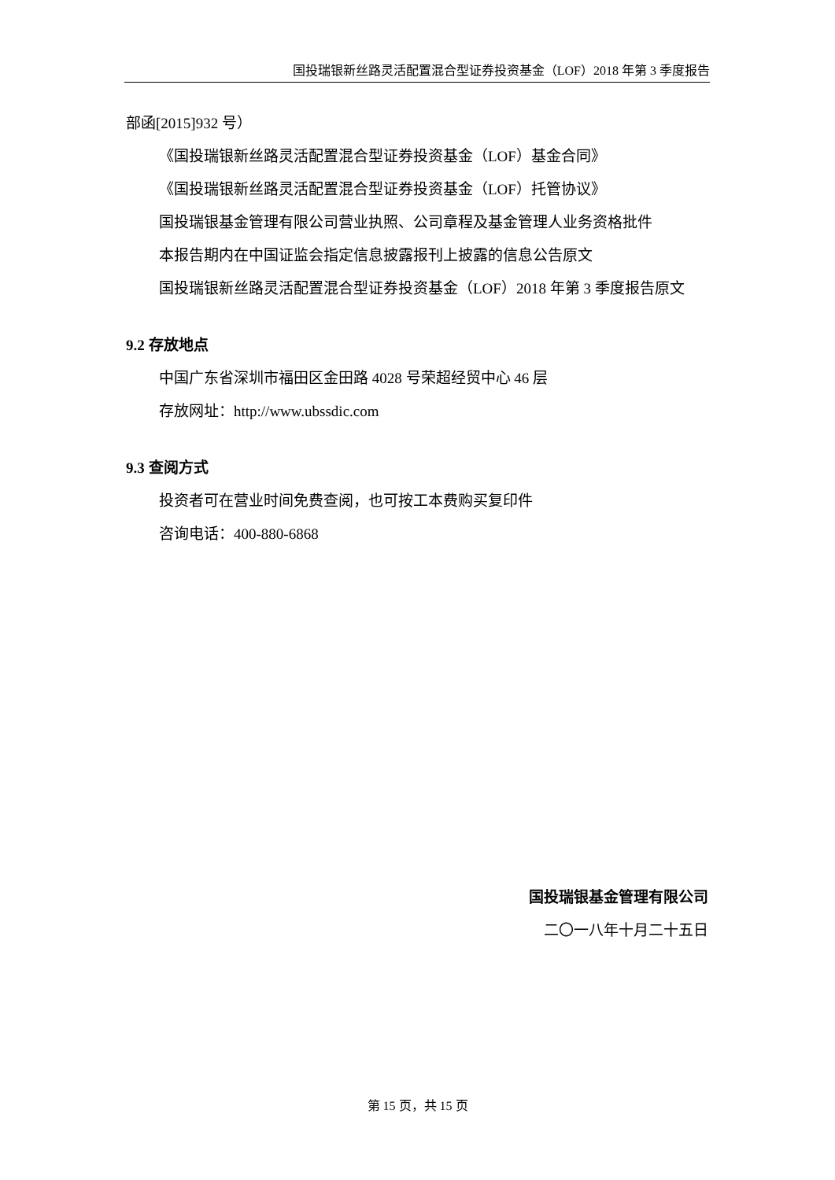国投瑞银新丝路灵活配置混合型证券投资基金（LOF）2018 年第 3 季度报告
部函[2015]932 号）
《国投瑞银新丝路灵活配置混合型证券投资基金（LOF）基金合同》
《国投瑞银新丝路灵活配置混合型证券投资基金（LOF）托管协议》
国投瑞银基金管理有限公司营业执照、公司章程及基金管理人业务资格批件
本报告期内在中国证监会指定信息披露报刊上披露的信息公告原文
国投瑞银新丝路灵活配置混合型证券投资基金（LOF）2018 年第 3 季度报告原文
9.2 存放地点
中国广东省深圳市福田区金田路 4028 号荣超经贸中心 46 层
存放网址：http://www.ubssdic.com
9.3 查阅方式
投资者可在营业时间免费查阅，也可按工本费购买复印件
咨询电话：400-880-6868
国投瑞银基金管理有限公司
二〇一八年十月二十五日
第 15 页，共 15 页